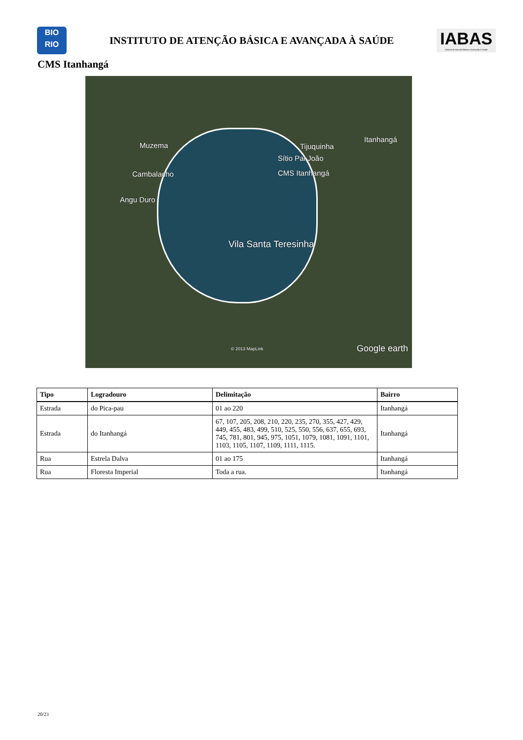BIO
RIO
INSTITUTO DE ATENÇÃO BÁSICA E AVANÇADA À SAÚDE
IABAS
Instituto de Atenção Básica e Avançada à Saúde
CMS Itanhangá
Muzema
Cambalacho
Angu Duro
Tijuquinha
Itanhangá
Sítio Pai João
CMS Itanhangá
Vila Santa Teresinha
© 2013 MapLink Google earth
| Tipo | Logradouro | Delimitação | Bairro |
| --- | --- | --- | --- |
| Estrada | do Pica-pau | 01 ao 220 | Itanhangá |
| Estrada | do Itanhangá | 67, 107, 205, 208, 210, 220, 235, 270, 355, 427, 429, 449, 455, 483, 499, 510, 525, 550, 556, 637, 655, 693, 745, 781, 801, 945, 975, 1051, 1079, 1081, 1091, 1101, 1103, 1105, 1107, 1109, 1111, 1115. | Itanhangá |
| Rua | Estrela Dalva | 01 ao 175 | Itanhangá |
| Rua | Floresta Imperial | Toda a rua. | Itanhangá |
20/23